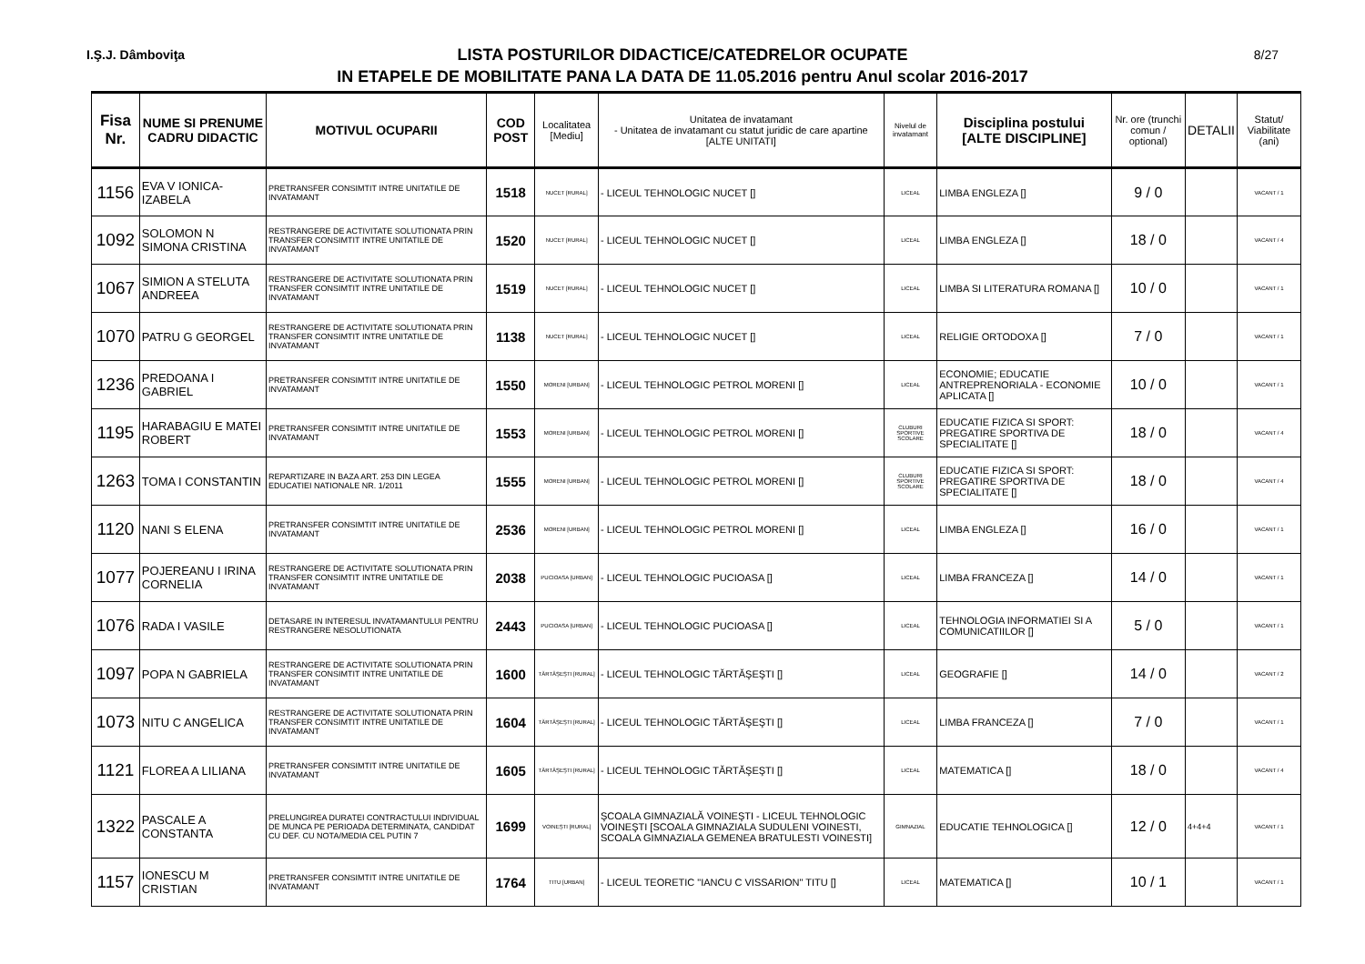I.Ş.J. Dâmboviţa 8/27
LISTA POSTURILOR DIDACTICE/CATEDRELOR OCUPATE
IN ETAPELE DE MOBILITATE PANA LA DATA DE 11.05.2016 pentru Anul scolar 2016-2017
| Fisa Nr. | NUME SI PRENUME CADRU DIDACTIC | MOTIVUL OCUPARII | COD POST | Localitatea [Mediu] | Unitatea de invatamant - Unitatea de invatamant cu statut juridic de care apartine [ALTE UNITATI] | Nivelul de invatamant | Disciplina postului [ALTE DISCIPLINE] | Nr. ore (trunchi comun / optional) | DETALII | Statut/ Viabilitate (ani) |
| --- | --- | --- | --- | --- | --- | --- | --- | --- | --- | --- |
| 1156 | EVA V IONICA-IZABELA | PRETRANSFER CONSIMTIT INTRE UNITATILE DE INVATAMANT | 1518 | NUCET [RURAL] | - LICEUL TEHNOLOGIC NUCET [] | LICEAL | LIMBA ENGLEZA [] | 9 / 0 | | VACANT / 1 |
| 1092 | SOLOMON N SIMONA CRISTINA | RESTRANGERE DE ACTIVITATE SOLUTIONATA PRIN TRANSFER CONSIMTIT INTRE UNITATILE DE INVATAMANT | 1520 | NUCET [RURAL] | - LICEUL TEHNOLOGIC NUCET [] | LICEAL | LIMBA ENGLEZA [] | 18 / 0 | | VACANT / 4 |
| 1067 | SIMION A STELUTA ANDREEA | RESTRANGERE DE ACTIVITATE SOLUTIONATA PRIN TRANSFER CONSIMTIT INTRE UNITATILE DE INVATAMANT | 1519 | NUCET [RURAL] | - LICEUL TEHNOLOGIC NUCET [] | LICEAL | LIMBA SI LITERATURA ROMANA [] | 10 / 0 | | VACANT / 1 |
| 1070 | PATRU G GEORGEL | RESTRANGERE DE ACTIVITATE SOLUTIONATA PRIN TRANSFER CONSIMTIT INTRE UNITATILE DE INVATAMANT | 1138 | NUCET [RURAL] | - LICEUL TEHNOLOGIC NUCET [] | LICEAL | RELIGIE ORTODOXA [] | 7 / 0 | | VACANT / 1 |
| 1236 | PREDOANA I GABRIEL | PRETRANSFER CONSIMTIT INTRE UNITATILE DE INVATAMANT | 1550 | MORENI [URBAN] | - LICEUL TEHNOLOGIC PETROL MORENI [] | LICEAL | ECONOMIE; EDUCATIE ANTREPRENORIALA - ECONOMIE APLICATA [] | 10 / 0 | | VACANT / 1 |
| 1195 | HARABAGIU E MATEI ROBERT | PRETRANSFER CONSIMTIT INTRE UNITATILE DE INVATAMANT | 1553 | MORENI [URBAN] | - LICEUL TEHNOLOGIC PETROL MORENI [] | CLUBURI SPORTIVE SCOLARE | EDUCATIE FIZICA SI SPORT: PREGATIRE SPORTIVA DE SPECIALITATE [] | 18 / 0 | | VACANT / 4 |
| 1263 | TOMA I CONSTANTIN | REPARTIZARE IN BAZA ART. 253 DIN LEGEA EDUCATIEI NATIONALE NR. 1/2011 | 1555 | MORENI [URBAN] | - LICEUL TEHNOLOGIC PETROL MORENI [] | CLUBURI SPORTIVE SCOLARE | EDUCATIE FIZICA SI SPORT: PREGATIRE SPORTIVA DE SPECIALITATE [] | 18 / 0 | | VACANT / 4 |
| 1120 | NANI S ELENA | PRETRANSFER CONSIMTIT INTRE UNITATILE DE INVATAMANT | 2536 | MORENI [URBAN] | - LICEUL TEHNOLOGIC PETROL MORENI [] | LICEAL | LIMBA ENGLEZA [] | 16 / 0 | | VACANT / 1 |
| 1077 | POJEREANU I IRINA CORNELIA | RESTRANGERE DE ACTIVITATE SOLUTIONATA PRIN TRANSFER CONSIMTIT INTRE UNITATILE DE INVATAMANT | 2038 | PUCIOASA [URBAN] | - LICEUL TEHNOLOGIC PUCIOASA [] | LICEAL | LIMBA FRANCEZA [] | 14 / 0 | | VACANT / 1 |
| 1076 | RADA I VASILE | DETASARE IN INTERESUL INVATAMANTULUI PENTRU RESTRANGERE NESOLUTIONATA | 2443 | PUCIOASA [URBAN] | - LICEUL TEHNOLOGIC PUCIOASA [] | LICEAL | TEHNOLOGIA INFORMATIEI SI A COMUNICATIILOR [] | 5 / 0 | | VACANT / 1 |
| 1097 | POPA N GABRIELA | RESTRANGERE DE ACTIVITATE SOLUTIONATA PRIN TRANSFER CONSIMTIT INTRE UNITATILE DE INVATAMANT | 1600 | TĂRTĂŞEŞTI [RURAL] | - LICEUL TEHNOLOGIC TĂRTĂŞEŞTI [] | LICEAL | GEOGRAFIE [] | 14 / 0 | | VACANT / 2 |
| 1073 | NITU C ANGELICA | RESTRANGERE DE ACTIVITATE SOLUTIONATA PRIN TRANSFER CONSIMTIT INTRE UNITATILE DE INVATAMANT | 1604 | TĂRTĂŞEŞTI [RURAL] | - LICEUL TEHNOLOGIC TĂRTĂŞEŞTI [] | LICEAL | LIMBA FRANCEZA [] | 7 / 0 | | VACANT / 1 |
| 1121 | FLOREA A LILIANA | PRETRANSFER CONSIMTIT INTRE UNITATILE DE INVATAMANT | 1605 | TĂRTĂŞEŞTI [RURAL] | - LICEUL TEHNOLOGIC TĂRTĂŞEŞTI [] | LICEAL | MATEMATICA [] | 18 / 0 | | VACANT / 4 |
| 1322 | PASCALE A CONSTANTA | PRELUNGIREA DURATEI CONTRACTULUI INDIVIDUAL DE MUNCA PE PERIOADA DETERMINATA, CANDIDAT CU DEF. CU NOTA/MEDIA CEL PUTIN 7 | 1699 | VOINEŞTI [RURAL] | ŞCOALA GIMNAZIALĂ VOINEŞTI - LICEUL TEHNOLOGIC VOINEŞTI [SCOALA GIMNAZIALA SUDULENI VOINESTI, SCOALA GIMNAZIALA GEMENEA BRATULESTI VOINESTI] | GIMNAZIAL | EDUCATIE TEHNOLOGICA [] | 12 / 0 | 4+4+4 | VACANT / 1 |
| 1157 | IONESCU M CRISTIAN | PRETRANSFER CONSIMTIT INTRE UNITATILE DE INVATAMANT | 1764 | TITU [URBAN] | - LICEUL TEORETIC "IANCU C VISSARION" TITU [] | LICEAL | MATEMATICA [] | 10 / 1 | | VACANT / 1 |